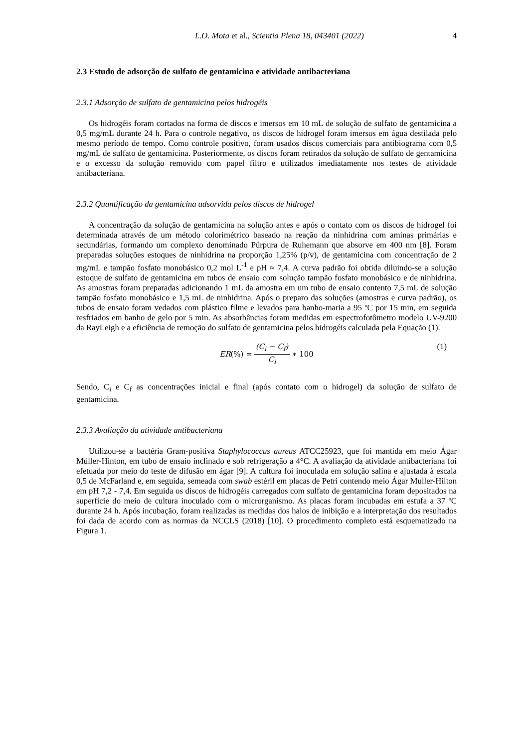L.O. Mota et al., Scientia Plena 18, 043401 (2022) 4
2.3 Estudo de adsorção de sulfato de gentamicina e atividade antibacteriana
2.3.1 Adsorção de sulfato de gentamicina pelos hidrogéis
Os hidrogéis foram cortados na forma de discos e imersos em 10 mL de solução de sulfato de gentamicina a 0,5 mg/mL durante 24 h. Para o controle negativo, os discos de hidrogel foram imersos em água destilada pelo mesmo período de tempo. Como controle positivo, foram usados discos comerciais para antibiograma com 0,5 mg/mL de sulfato de gentamicina. Posteriormente, os discos foram retirados da solução de sulfato de gentamicina e o excesso da solução removido com papel filtro e utilizados imediatamente nos testes de atividade antibacteriana.
2.3.2 Quantificação da gentamicina adsorvida pelos discos de hidrogel
A concentração da solução de gentamicina na solução antes e após o contato com os discos de hidrogel foi determinada através de um método colorimétrico baseado na reação da ninhidrina com aminas primárias e secundárias, formando um complexo denominado Púrpura de Ruhemann que absorve em 400 nm [8]. Foram preparadas soluções estoques de ninhidrina na proporção 1,25% (p/v), de gentamicina com concentração de 2 mg/mL e tampão fosfato monobásico 0,2 mol L<sup>-1</sup> e pH ≈ 7,4. A curva padrão foi obtida diluindo-se a solução estoque de sulfato de gentamicina em tubos de ensaio com solução tampão fosfato monobásico e de ninhidrina. As amostras foram preparadas adicionando 1 mL da amostra em um tubo de ensaio contento 7,5 mL de solução tampão fosfato monobásico e 1,5 mL de ninhidrina. Após o preparo das soluções (amostras e curva padrão), os tubos de ensaio foram vedados com plástico filme e levados para banho-maria a 95 ºC por 15 min, em seguida resfriados em banho de gelo por 5 min. As absorbâncias foram medidas em espectrofotômetro modelo UV-9200 da RayLeigh e a eficiência de remoção do sulfato de gentamicina pelos hidrogéis calculada pela Equação (1).
ER (%) = (C<sub>i</sub> − C<sub>f</sub>) C<sub>i</sub> ∗ 100 (1)
Sendo, C<sub>i</sub> e C<sub>f</sub> as concentrações inicial e final (após contato com o hidrogel) da solução de sulfato de gentamicina.
2.3.3 Avaliação da atividade antibacteriana
Utilizou-se a bactéria Gram-positiva Staphylococcus aureus ATCC25923, que foi mantida em meio Ágar Müller-Hinton, em tubo de ensaio inclinado e sob refrigeração a 4°C. A avaliação da atividade antibacteriana foi efetuada por meio do teste de difusão em ágar [9]. A cultura foi inoculada em solução salina e ajustada à escala 0,5 de McFarland e, em seguida, semeada com swab estéril em placas de Petri contendo meio Ágar Muller-Hilton em pH 7,2 - 7,4. Em seguida os discos de hidrogéis carregados com sulfato de gentamicina foram depositados na superfície do meio de cultura inoculado com o microrganismo. As placas foram incubadas em estufa a 37 ºC durante 24 h. Após incubação, foram realizadas as medidas dos halos de inibição e a interpretação dos resultados foi dada de acordo com as normas da NCCLS (2018) [10]. O procedimento completo está esquematizado na Figura 1.